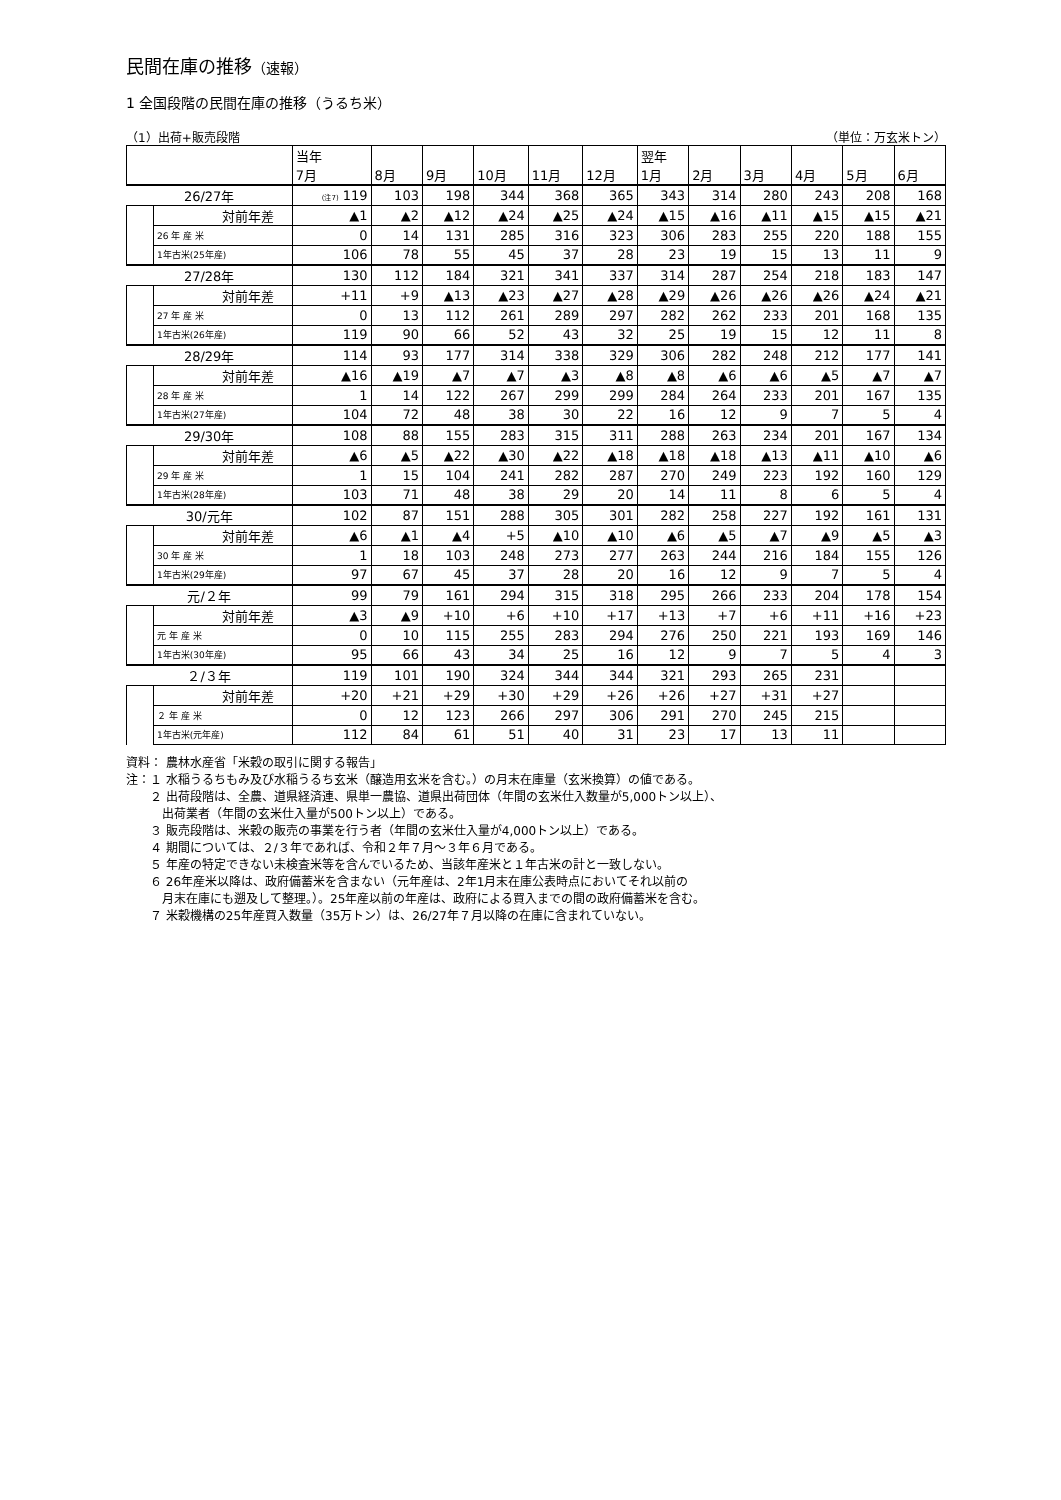民間在庫の推移（速報）
1 全国段階の民間在庫の推移（うるち米）
（1）出荷+販売段階 （単位：万玄米トン）
| | | | 当年 7月 | 8月 | 9月 | 10月 | 11月 | 12月 | 翌年 1月 | 2月 | 3月 | 4月 | 5月 | 6月 |
| --- | --- | --- | --- | --- | --- | --- | --- | --- | --- | --- | --- | --- | --- | --- |
| 26/27年 | | | (注7) 119 | 103 | 198 | 344 | 368 | 365 | 343 | 314 | 280 | 243 | 208 | 168 |
| | | 対前年差 | ▲1 | ▲2 | ▲12 | ▲24 | ▲25 | ▲24 | ▲15 | ▲16 | ▲11 | ▲15 | ▲15 | ▲21 |
| | 26 年 産 米 | | 0 | 14 | 131 | 285 | 316 | 323 | 306 | 283 | 255 | 220 | 188 | 155 |
| | 1年古米(25年産) | | 106 | 78 | 55 | 45 | 37 | 28 | 23 | 19 | 15 | 13 | 11 | 9 |
| 27/28年 | | | 130 | 112 | 184 | 321 | 341 | 337 | 314 | 287 | 254 | 218 | 183 | 147 |
| | | 対前年差 | +11 | +9 | ▲13 | ▲23 | ▲27 | ▲28 | ▲29 | ▲26 | ▲26 | ▲26 | ▲24 | ▲21 |
| | 27 年 産 米 | | 0 | 13 | 112 | 261 | 289 | 297 | 282 | 262 | 233 | 201 | 168 | 135 |
| | 1年古米(26年産) | | 119 | 90 | 66 | 52 | 43 | 32 | 25 | 19 | 15 | 12 | 11 | 8 |
| 28/29年 | | | 114 | 93 | 177 | 314 | 338 | 329 | 306 | 282 | 248 | 212 | 177 | 141 |
| | | 対前年差 | ▲16 | ▲19 | ▲7 | ▲7 | ▲3 | ▲8 | ▲8 | ▲6 | ▲6 | ▲5 | ▲7 | ▲7 |
| | 28 年 産 米 | | 1 | 14 | 122 | 267 | 299 | 299 | 284 | 264 | 233 | 201 | 167 | 135 |
| | 1年古米(27年産) | | 104 | 72 | 48 | 38 | 30 | 22 | 16 | 12 | 9 | 7 | 5 | 4 |
| 29/30年 | | | 108 | 88 | 155 | 283 | 315 | 311 | 288 | 263 | 234 | 201 | 167 | 134 |
| | | 対前年差 | ▲6 | ▲5 | ▲22 | ▲30 | ▲22 | ▲18 | ▲18 | ▲18 | ▲13 | ▲11 | ▲10 | ▲6 |
| | 29 年 産 米 | | 1 | 15 | 104 | 241 | 282 | 287 | 270 | 249 | 223 | 192 | 160 | 129 |
| | 1年古米(28年産) | | 103 | 71 | 48 | 38 | 29 | 20 | 14 | 11 | 8 | 6 | 5 | 4 |
| 30/元年 | | | 102 | 87 | 151 | 288 | 305 | 301 | 282 | 258 | 227 | 192 | 161 | 131 |
| | | 対前年差 | ▲6 | ▲1 | ▲4 | +5 | ▲10 | ▲10 | ▲6 | ▲5 | ▲7 | ▲9 | ▲5 | ▲3 |
| | 30 年 産 米 | | 1 | 18 | 103 | 248 | 273 | 277 | 263 | 244 | 216 | 184 | 155 | 126 |
| | 1年古米(29年産) | | 97 | 67 | 45 | 37 | 28 | 20 | 16 | 12 | 9 | 7 | 5 | 4 |
| 元/２年 | | | 99 | 79 | 161 | 294 | 315 | 318 | 295 | 266 | 233 | 204 | 178 | 154 |
| | | 対前年差 | ▲3 | ▲9 | +10 | +6 | +10 | +17 | +13 | +7 | +6 | +11 | +16 | +23 |
| | 元 年 産 米 | | 0 | 10 | 115 | 255 | 283 | 294 | 276 | 250 | 221 | 193 | 169 | 146 |
| | 1年古米(30年産) | | 95 | 66 | 43 | 34 | 25 | 16 | 12 | 9 | 7 | 5 | 4 | 3 |
| ２/３年 | | | 119 | 101 | 190 | 324 | 344 | 344 | 321 | 293 | 265 | 231 | | |
| | | 対前年差 | +20 | +21 | +29 | +30 | +29 | +26 | +26 | +27 | +31 | +27 | | |
| | ２ 年 産 米 | | 0 | 12 | 123 | 266 | 297 | 306 | 291 | 270 | 245 | 215 | | |
| | 1年古米(元年産) | | 112 | 84 | 61 | 51 | 40 | 31 | 23 | 17 | 13 | 11 | | |
資料： 農林水産省「米穀の取引に関する報告」
注：１ 水稲うるちもみ及び水稲うるち玄米（醸造用玄米を含む。）の月末在庫量（玄米換算）の値である。
　　２ 出荷段階は、全農、道県経済連、県単一農協、道県出荷団体（年間の玄米仕入数量が5,000トン以上）、
　　　出荷業者（年間の玄米仕入量が500トン以上）である。
　　３ 販売段階は、米穀の販売の事業を行う者（年間の玄米仕入量が4,000トン以上）である。
　　４ 期間については、２/３年であれば、令和２年７月～３年６月である。
　　５ 年産の特定できない未検査米等を含んでいるため、当該年産米と１年古米の計と一致しない。
　　６ 26年産米以降は、政府備蓄米を含まない（元年産は、2年1月末在庫公表時点においてそれ以前の
　　　月末在庫にも遡及して整理。）。25年産以前の年産は、政府による買入までの間の政府備蓄米を含む。
　　７ 米穀機構の25年産買入数量（35万トン）は、26/27年７月以降の在庫に含まれていない。